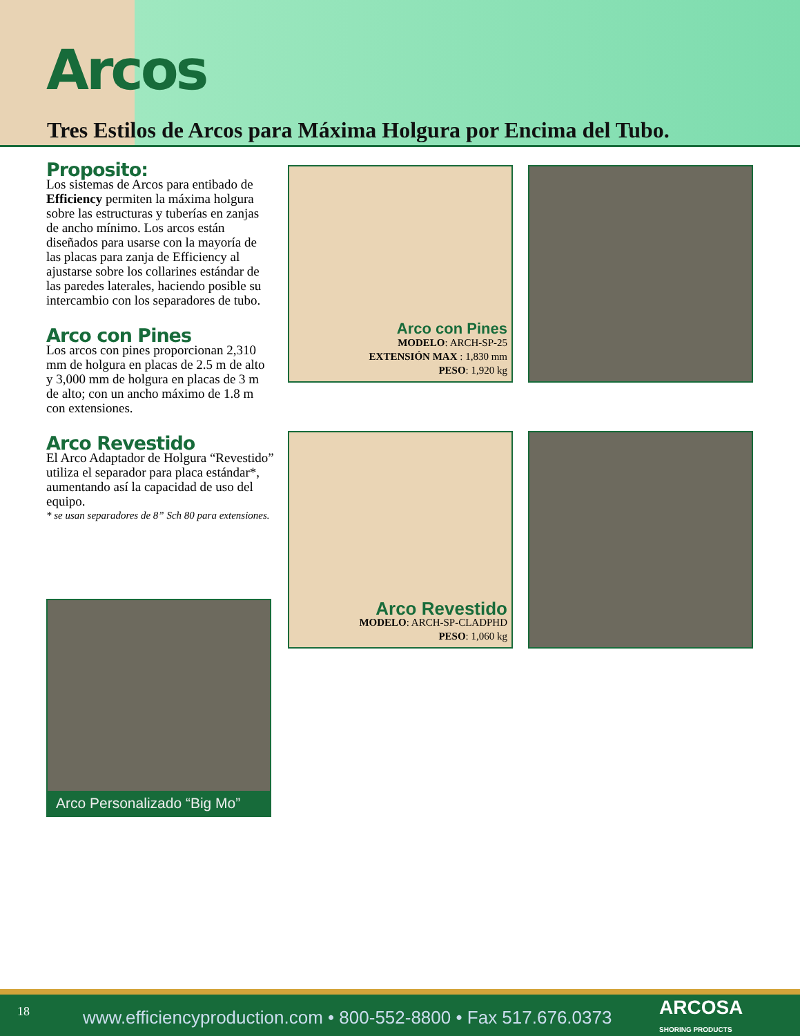Arcos
Tres Estilos de Arcos para Máxima Holgura por Encima del Tubo.
Proposito:
Los sistemas de Arcos para entibado de Efficiency permiten la máxima holgura sobre las estructuras y tuberías en zanjas de ancho mínimo. Los arcos están diseñados para usarse con la mayoría de las placas para zanja de Efficiency al ajustarse sobre los collarines estándar de las paredes laterales, haciendo posible su intercambio con los separadores de tubo.
Arco con Pines
Los arcos con pines proporcionan 2,310 mm de holgura en placas de 2.5 m de alto y 3,000 mm de holgura en placas de 3 m de alto; con un ancho máximo de 1.8 m con extensiones.
Arco Revestido
El Arco Adaptador de Holgura “Revestido” utiliza el separador para placa estándar*, aumentando así la capacidad de uso del equipo.
* se usan separadores de 8” Sch 80 para extensiones.
Arco Personalizado “Big Mo”
Arco con Pines
MODELO: ARCH-SP-25
EXTENSIÓN MAX : 1,830 mm
PESO: 1,920 kg
Arco Revestido
MODELO: ARCH-SP-CLADPHD
PESO: 1,060 kg
18 www.efficiencyproduction.com • 800-552-8800 • Fax 517.676.0373 ARCOSA
SHORING PRODUCTS